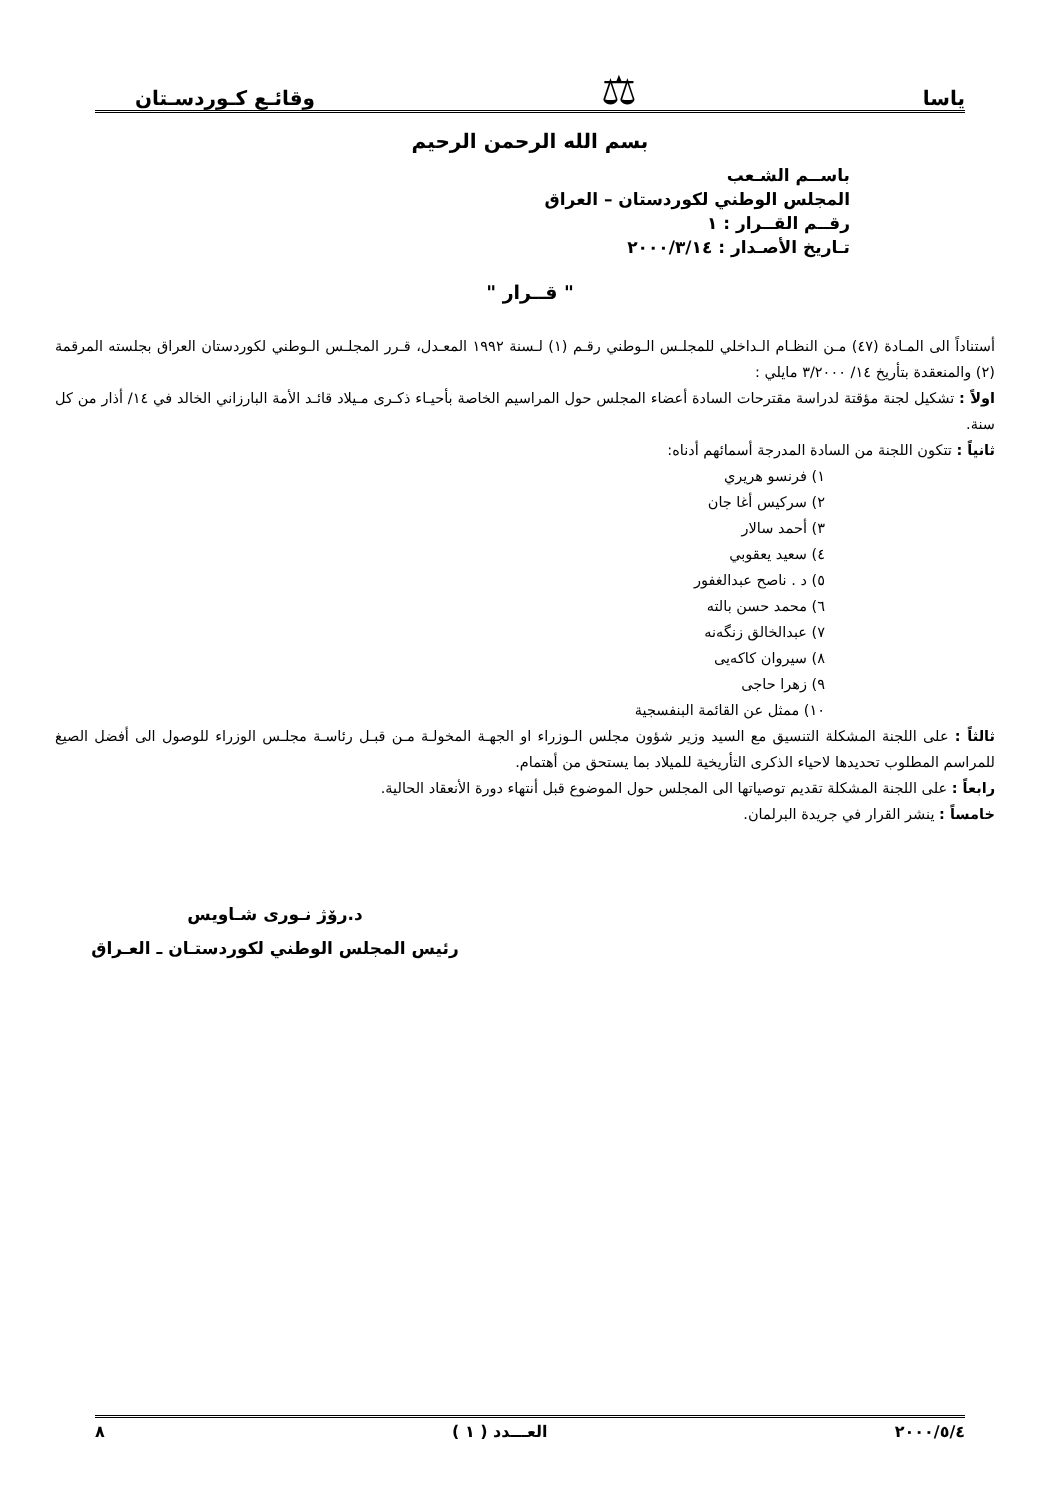ياسا ⚖ وقائـع كـوردسـتان
بسم الله الرحمن الرحيم
باســم الشـعب
المجلس الوطني لكوردستان – العراق
رقــم القــرار : ١
تـاريخ الأصـدار : ٢٠٠٠/٣/١٤
" قــرار "
أستناداً الى المـادة (٤٧) مـن النظـام الـداخلي للمجلـس الـوطني رقـم (١) لـسنة ١٩٩٢ المعـدل، قـرر المجلـس الـوطني لكوردستان العراق بجلسته المرقمة (٢) والمنعقدة بتأريخ ١٤/ ٣/٢٠٠٠ مايلي :
اولاً : تشكيل لجنة مؤقتة لدراسة مقترحات السادة أعضاء المجلس حول المراسيم الخاصة بأحيـاء ذكـرى مـيلاد قائـد الأمة البارزاني الخالد في ١٤/ أذار من كل سنة.
ثانياً : تتكون اللجنة من السادة المدرجة أسمائهم أدناه:
١) فرنسو هريري
٢) سركيس أغا جان
٣) أحمد سالار
٤) سعيد يعقوبي
٥) د . ناصح عبدالغفور
٦) محمد حسن بالته
٧) عبدالخالق زنگەنە
٨) سيروان كاكەيى
٩) زهرا حاجى
١٠) ممثل عن القائمة البنفسجية
ثالثاً : على اللجنة المشكلة التنسيق مع السيد وزير شؤون مجلس الـوزراء او الجهـة المخولـة مـن قبـل رئاسـة مجلـس الوزراء للوصول الى أفضل الصيغ للمراسم المطلوب تحديدها لاحياء الذكرى التأريخية للميلاد بما يستحق من أهتمام.
رابعاً : على اللجنة المشكلة تقديم توصياتها الى المجلس حول الموضوع قبل أنتهاء دورة الأنعقاد الحالية.
خامساً : ينشر القرار في جريدة البرلمان.
د.رۆژ نـورى شـاويس
رئيس المجلس الوطني لكوردستـان ـ العـراق
٢٠٠٠/٥/٤ العـــدد ( ١ ) ٨